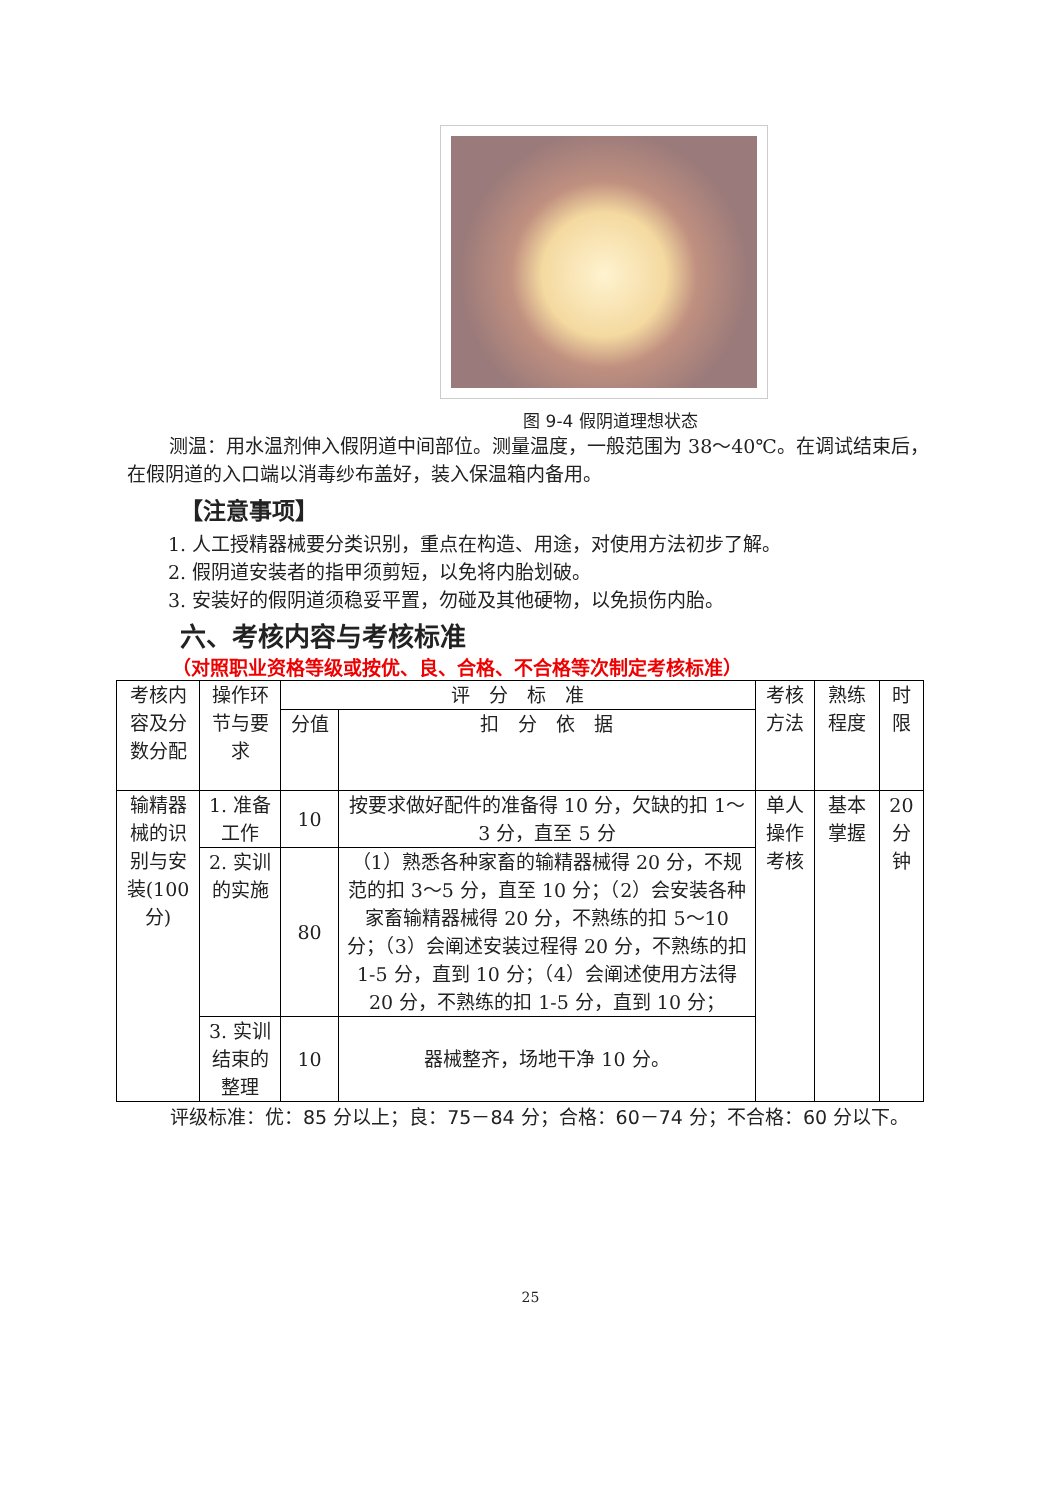图 9-4 假阴道理想状态
测温：用水温剂伸入假阴道中间部位。测量温度，一般范围为 38～40℃。在调试结束后，在假阴道的入口端以消毒纱布盖好，装入保温箱内备用。
【注意事项】
1. 人工授精器械要分类识别，重点在构造、用途，对使用方法初步了解。
2. 假阴道安装者的指甲须剪短，以免将内胎划破。
3. 安装好的假阴道须稳妥平置，勿碰及其他硬物，以免损伤内胎。
六、考核内容与考核标准
（对照职业资格等级或按优、良、合格、不合格等次制定考核标准）
| 考核内容及分数分配 | 操作环节与要求 | 评 分 标 准 | | 考核方法 | 熟练程度 | 时限 |
| | | 分值 | 扣 分 依 据 | | | |
| 输精器械的识别与安装(100分) | 1. 准备工作 | 10 | 按要求做好配件的准备得 10 分，欠缺的扣 1～3 分，直至 5 分 | 单人操作考核 | 基本掌握 | 20 分钟 |
| | 2. 实训的实施 | 80 | （1）熟悉各种家畜的输精器械得 20 分，不规范的扣 3～5 分，直至 10 分；（2）会安装各种家畜输精器械得 20 分，不熟练的扣 5～10 分；（3）会阐述安装过程得 20 分，不熟练的扣 1-5 分，直到 10 分；（4）会阐述使用方法得 20 分，不熟练的扣 1-5 分，直到 10 分； | | | |
| | 3. 实训结束的整理 | 10 | 器械整齐，场地干净 10 分。 | | | |
评级标准：优：85 分以上；良：75－84 分；合格：60－74 分；不合格：60 分以下。
25